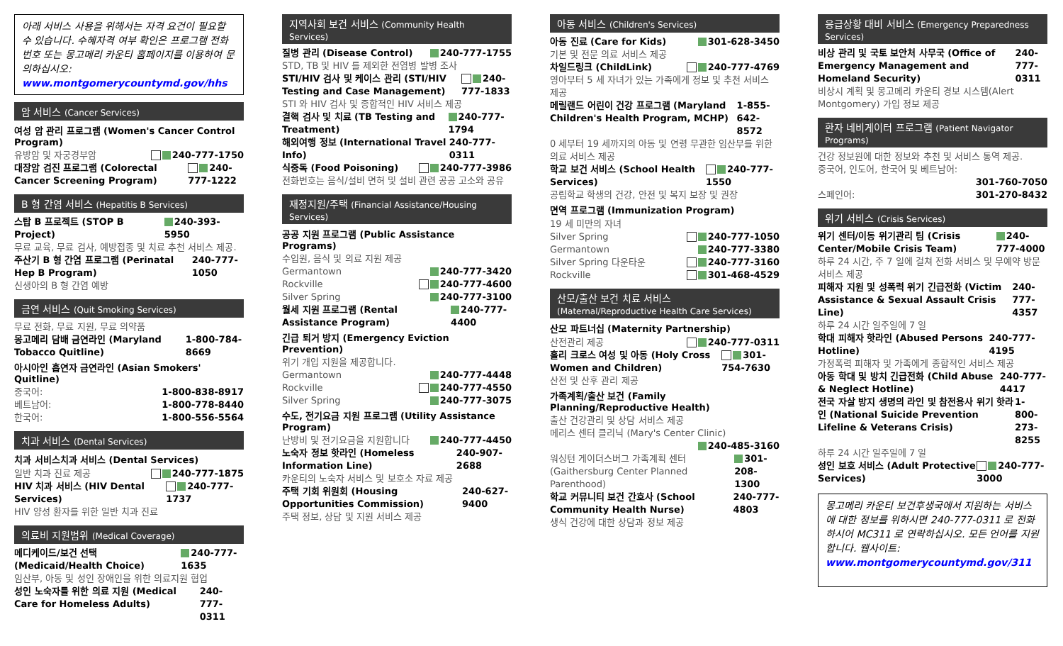아래 서비스 사용을 위해서는 자격 요건이 필요할 수 있습니다. 수혜자격 여부 확인은 프로그램 전화번호 또는 몽고메리 카운티 홈페이지를 이용하여 문의하십시오:
www.montgomerycountymd.gov/hhs
암 서비스 (Cancer Services)
여성 암 관리 프로그램 (Women's Cancer Control Program)
유방암 및 자궁경부암 240-777-1750
대장암 검진 프로그램 (Colorectal Cancer Screening Program) 240-777-1222
B 형 간염 서비스 (Hepatitis B Services)
스탑 B 프로젝트 (STOP B Project) 240-393-5950
무료 교육, 무료 검사, 예방접종 및 치료 추천 서비스 제공.
주산기 B 형 간염 프로그램 (Perinatal Hep B Program) 240-777-1050
신생아의 B 형 간염 예방
금연 서비스 (Quit Smoking Services)
무료 전화, 무료 지원, 무료 의약품
몽고메리 담배 금연라인 (Maryland Tobacco Quitline) 1-800-784-8669
아시아인 흡연자 금연라인 (Asian Smokers' Quitline)
중국어: 1-800-838-8917
베트남어: 1-800-778-8440
한국어: 1-800-556-5564
치과 서비스 (Dental Services)
치과 서비스치과 서비스 (Dental Services)
일반 치과 진료 제공 240-777-1875
HIV 치과 서비스 (HIV Dental Services) 240-777-1737
HIV 양성 환자를 위한 일반 치과 진료
의료비 지원범위 (Medical Coverage)
메디케이드/보건 선택 (Medicaid/Health Choice) 240-777-1635
임산부, 아동 및 성인 장애인을 위한 의료지원 협업
성인 노숙자를 위한 의료 지원 (Medical Care for Homeless Adults) 240-777-0311
지역사회 보건 서비스 (Community Health Services)
질병 관리 (Disease Control) 240-777-1755
STD, TB 및 HIV 를 제외한 전염병 발병 조사
STI/HIV 검사 및 케이스 관리 (STI/HIV Testing and Case Management) 240-777-1833
STI 와 HIV 검사 및 종합적인 HIV 서비스 제공
결핵 검사 및 치료 (TB Testing and Treatment) 240-777-1794
해외여행 정보 (International Travel Info) 240-777-0311
식중독 (Food Poisoning) 240-777-3986
전화번호는 음식/설비 면허 및 설비 관련 공공 고소와 공유
재정지원/주택 (Financial Assistance/Housing Services)
공공 지원 프로그램 (Public Assistance Programs)
수입원, 음식 및 의료 지원 제공
Germantown 240-777-3420
Rockville 240-777-4600
Silver Spring 240-777-3100
월세 지원 프로그램 (Rental Assistance Program) 240-777-4400
긴급 퇴거 방지 (Emergency Eviction Prevention)
위기 개입 지원을 제공합니다.
Germantown 240-777-4448
Rockville 240-777-4550
Silver Spring 240-777-3075
수도, 전기요금 지원 프로그램 (Utility Assistance Program)
난방비 및 전기요금을 지원합니다 240-777-4450
노숙자 정보 핫라인 (Homeless Information Line) 240-907-2688
카운티의 노숙자 서비스 및 보호소 자료 제공
주택 기회 위원회 (Housing Opportunities Commission) 240-627-9400
주택 정보, 상담 및 지원 서비스 제공
아동 서비스 (Children's Services)
아동 진료 (Care for Kids) 301-628-3450
기본 및 전문 의료 서비스 제공
차일드링크 (ChildLink) 240-777-4769
영아부터 5 세 자녀가 있는 가족에게 정보 및 추천 서비스 제공
메릴랜드 어린이 건강 프로그램 (Maryland Children's Health Program, MCHP) 1-855-642-8572
0 세부터 19 세까지의 아동 및 연령 무관한 임산부를 위한 의료 서비스 제공
학교 보건 서비스 (School Health Services) 240-777-1550
공립학교 학생의 건강, 안전 및 복지 보장 및 권장
면역 프로그램 (Immunization Program)
19 세 미만의 자녀
Silver Spring 240-777-1050
Germantown 240-777-3380
Silver Spring 다운타운 240-777-3160
Rockville 301-468-4529
산모/출산 보건 치료 서비스 (Maternal/Reproductive Health Care Services)
산모 파트너십 (Maternity Partnership)
산전관리 제공 240-777-0311
홀리 크로스 여성 및 아동 (Holy Cross Women and Children) 301-754-7630
산전 및 산후 관리 제공
가족계획/출산 보건 (Family Planning/Reproductive Health)
출산 건강관리 및 상담 서비스 제공
메리스 센터 클리닉 (Mary's Center Clinic)
240-485-3160
워싱턴 게이더스버그 가족계획 센터(Gaithersburg Center Planned Parenthood) 301-208-1300
학교 커뮤니티 보건 간호사 (School Community Health Nurse) 240-777-4803
생식 건강에 대한 상담과 정보 제공
응급상황 대비 서비스 (Emergency Preparedness Services)
비상 관리 및 국토 보안처 사무국 (Office of Emergency Management and Homeland Security) 240-777-0311
비상시 계획 및 몽고메리 카운티 경보 시스템(Alert Montgomery) 가입 정보 제공
환자 네비게이터 프로그램 (Patient Navigator Programs)
건강 정보원에 대한 정보와 추천 및 서비스 통역 제공.
중국어, 인도어, 한국어 및 베트남어:
301-760-7050
스페인어: 301-270-8432
위기 서비스 (Crisis Services)
위기 센터/이동 위기관리 팀 (Crisis Center/Mobile Crisis Team) 240-777-4000
하루 24 시간, 주 7 일에 걸쳐 전화 서비스 및 무예약 방문 서비스 제공
피해자 지원 및 성폭력 위기 긴급전화 (Victim Assistance & Sexual Assault Crisis Line) 240-777-4357
하루 24 시간 일주일에 7 일
학대 피해자 핫라인 (Abused Persons Hotline) 240-777-4195
가정폭력 피해자 및 가족에게 종합적인 서비스 제공
아동 학대 및 방치 긴급전화 (Child Abuse & Neglect Hotline) 240-777-4417
전국 자살 방지 생명의 라인 및 참전용사 위기 핫라인 (National Suicide Prevention Lifeline & Veterans Crisis) 1-800-273-8255
하루 24 시간 일주일에 7 일
성인 보호 서비스 (Adult Protective Services) 240-777-3000
몽고메리 카운티 보건후생국에서 지원하는 서비스에 대한 정보를 위하시면 240-777-0311 로 전화하시어 MC311 로 연락하십시오. 모든 언어를 지원합니다. 웹사이트:
www.montgomerycountymd.gov/311